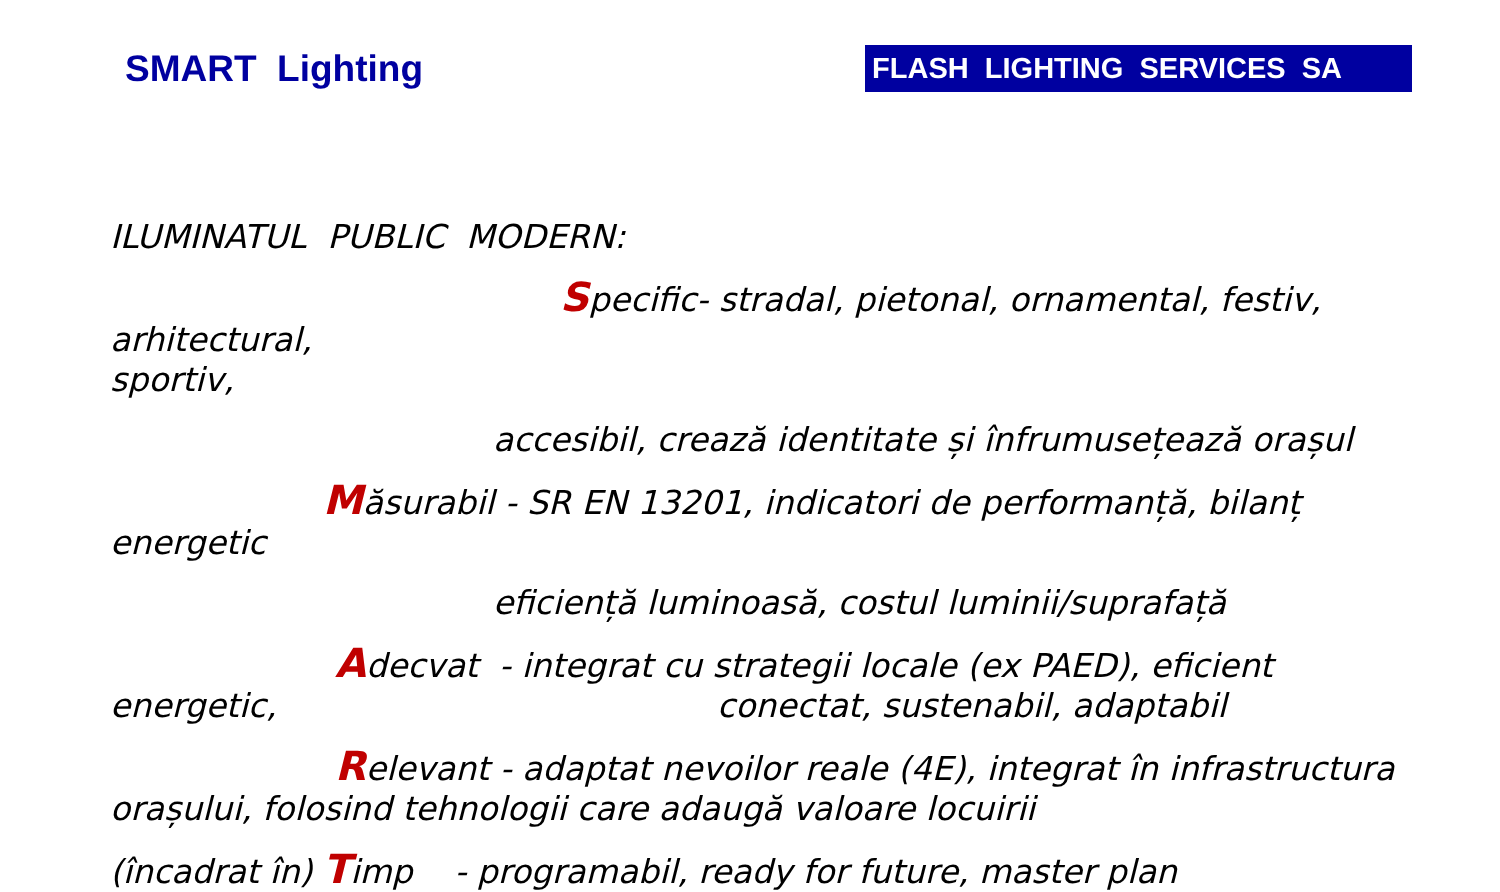SMART Lighting
FLASH LIGHTING SERVICES SA
ILUMINATUL PUBLIC MODERN:
Specific- stradal, pietonal, ornamental, festiv, arhitectural,
sportiv,
accesibil, crează identitate și înfrumusețează orașul
Măsurabil - SR EN 13201, indicatori de performanță, bilanț
energetic
eficiență luminoasă, costul luminii/suprafață
Adecvat - integrat cu strategii locale (ex PAED), eficient
energetic, conectat, sustenabil, adaptabil
Relevant - adaptat nevoilor reale (4E), integrat în infrastructura
orașului, folosind tehnologii care adaugă valoare locuirii
(încadrat în) Timp - programabil, ready for future, master plan